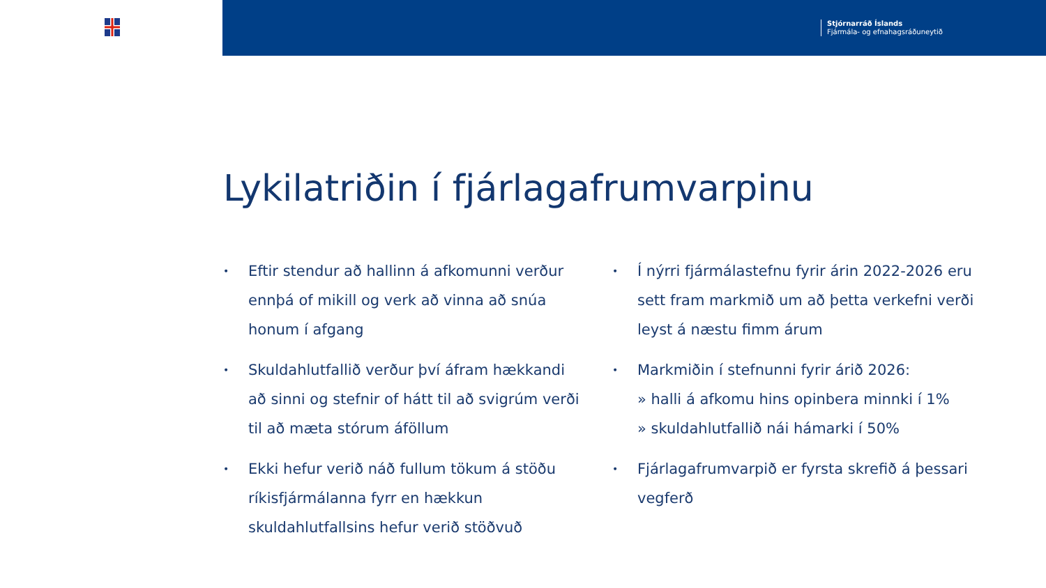Stjórnarráð Íslands
Fjármála- og efnahagsráðuneytið
Lykilatriðin í fjárlagafrumvarpinu
• Eftir stendur að hallinn á afkomunni verður ennþá of mikill og verk að vinna að snúa honum í afgang
• Skuldahlutfallið verður því áfram hækkandi að sinni og stefnir of hátt til að svigrúm verði til að mæta stórum áföllum
• Ekki hefur verið náð fullum tökum á stöðu ríkisfjármálanna fyrr en hækkun skuldahlutfallsins hefur verið stöðvuð
• Í nýrri fjármálastefnu fyrir árin 2022-2026 eru sett fram markmið um að þetta verkefni verði leyst á næstu fimm árum
• Markmiðin í stefnunni fyrir árið 2026:
» halli á afkomu hins opinbera minnki í 1%
» skuldahlutfallið nái hámarki í 50%
• Fjárlagafrumvarpið er fyrsta skrefið á þessari vegferð